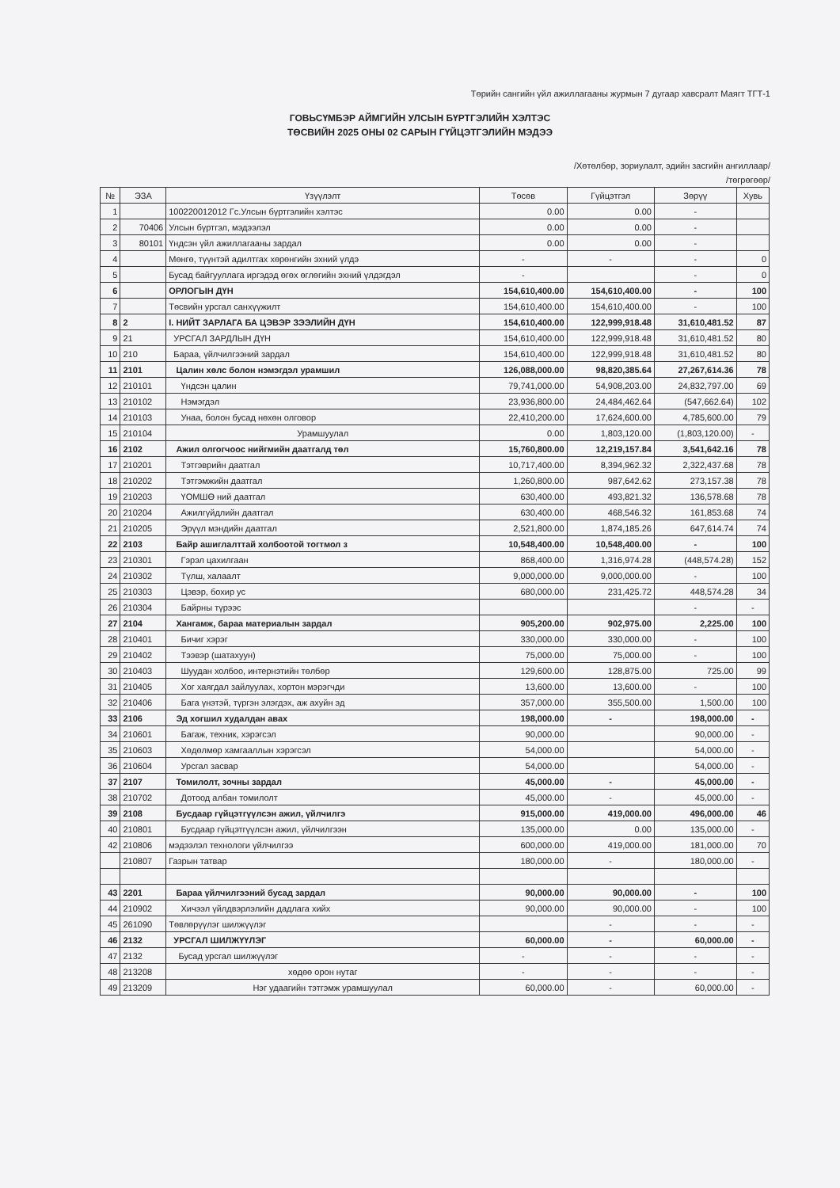Төрийн сангийн үйл ажиллагааны журмын 7 дугаар хавсралт Маягт ТГТ-1
ГОВЬСҮМБЭР АЙМГИЙН УЛСЫН БҮРТГЭЛИЙН ХЭЛТЭС
ТӨСВИЙН 2025 ОНЫ 02 САРЫН ГҮЙЦЭТГЭЛИЙН МЭДЭЭ
/Хөтөлбөр, зориулалт, эдийн засгийн ангиллаар/
/төгрөгөөр/
| № | ЭЗА | Үзүүлэлт | Төсөв | Гүйцэтгэл | Зөрүү | Хувь |
| --- | --- | --- | --- | --- | --- | --- |
| 1 | | 100220012012 Гс.Улсын бүртгэлийн хэлтэс | 0.00 | 0.00 | - | |
| 2 | 70406 | Улсын бүртгэл, мэдээлэл | 0.00 | 0.00 | - | |
| 3 | 80101 | Үндсэн үйл ажиллагааны зардал | 0.00 | 0.00 | - | |
| 4 | | Мөнгө, түүнтэй адилтгах хөрөнгийн эхний үлдэ | - | - | - | 0 |
| 5 | | Бусад байгууллага иргэдэд өгөх өглөгийн эхний үлдэгдэл | - | | - | 0 |
| 6 | | ОРЛОГЫН ДҮН | 154,610,400.00 | 154,610,400.00 | - | 100 |
| 7 | | Төсвийн урсгал санхүүжилт | 154,610,400.00 | 154,610,400.00 | - | 100 |
| 8 | 2 | I. НИЙТ ЗАРЛАГА БА ЦЭВЭР ЗЭЭЛИЙН ДҮН | 154,610,400.00 | 122,999,918.48 | 31,610,481.52 | 87 |
| 9 | 21 | УРСГАЛ ЗАРДЛЫН ДҮН | 154,610,400.00 | 122,999,918.48 | 31,610,481.52 | 80 |
| 10 | 210 | Бараа, үйлчилгээний зардал | 154,610,400.00 | 122,999,918.48 | 31,610,481.52 | 80 |
| 11 | 2101 | Цалин хөлс болон нэмэгдэл урамшил | 126,088,000.00 | 98,820,385.64 | 27,267,614.36 | 78 |
| 12 | 210101 | Үндсэн цалин | 79,741,000.00 | 54,908,203.00 | 24,832,797.00 | 69 |
| 13 | 210102 | Нэмэгдэл | 23,936,800.00 | 24,484,462.64 | (547,662.64) | 102 |
| 14 | 210103 | Унаа, болон бусад нөхөн олговор | 22,410,200.00 | 17,624,600.00 | 4,785,600.00 | 79 |
| 15 | 210104 | Урамшуулал | 0.00 | 1,803,120.00 | (1,803,120.00) | - |
| 16 | 2102 | Ажил олгогчоос нийгмийн даатгалд төл | 15,760,800.00 | 12,219,157.84 | 3,541,642.16 | 78 |
| 17 | 210201 | Тэтгэврийн даатгал | 10,717,400.00 | 8,394,962.32 | 2,322,437.68 | 78 |
| 18 | 210202 | Тэтгэмжийн даатгал | 1,260,800.00 | 987,642.62 | 273,157.38 | 78 |
| 19 | 210203 | ҮОМШӨ ний даатгал | 630,400.00 | 493,821.32 | 136,578.68 | 78 |
| 20 | 210204 | Ажилгүйдлийн даатгал | 630,400.00 | 468,546.32 | 161,853.68 | 74 |
| 21 | 210205 | Эрүүл мэндийн даатгал | 2,521,800.00 | 1,874,185.26 | 647,614.74 | 74 |
| 22 | 2103 | Байр ашиглалттай холбоотой тогтмол з | 10,548,400.00 | 10,548,400.00 | - | 100 |
| 23 | 210301 | Гэрэл цахилгаан | 868,400.00 | 1,316,974.28 | (448,574.28) | 152 |
| 24 | 210302 | Түлш, халаалт | 9,000,000.00 | 9,000,000.00 | - | 100 |
| 25 | 210303 | Цэвэр, бохир ус | 680,000.00 | 231,425.72 | 448,574.28 | 34 |
| 26 | 210304 | Байрны түрээс | | | - | - |
| 27 | 2104 | Хангамж, бараа материалын зардал | 905,200.00 | 902,975.00 | 2,225.00 | 100 |
| 28 | 210401 | Бичиг хэрэг | 330,000.00 | 330,000.00 | - | 100 |
| 29 | 210402 | Тээвэр (шатахуун) | 75,000.00 | 75,000.00 | - | 100 |
| 30 | 210403 | Шуудан холбоо, интернэтийн төлбөр | 129,600.00 | 128,875.00 | 725.00 | 99 |
| 31 | 210405 | Хог хаягдал зайлуулах, хортон мэрэгчди | 13,600.00 | 13,600.00 | - | 100 |
| 32 | 210406 | Бага үнэтэй, түргэн элэгдэх, аж ахуйн эд | 357,000.00 | 355,500.00 | 1,500.00 | 100 |
| 33 | 2106 | Эд хогшил худалдан авах | 198,000.00 | - | 198,000.00 | - |
| 34 | 210601 | Багаж, техник, хэрэгсэл | 90,000.00 | | 90,000.00 | - |
| 35 | 210603 | Хөдөлмөр хамгааллын хэрэгсэл | 54,000.00 | | 54,000.00 | - |
| 36 | 210604 | Урсгал засвар | 54,000.00 | | 54,000.00 | - |
| 37 | 2107 | Томилолт, зочны зардал | 45,000.00 | - | 45,000.00 | - |
| 38 | 210702 | Дотоод албан томилолт | 45,000.00 | - | 45,000.00 | - |
| 39 | 2108 | Бусдаар гүйцэтгүүлсэн ажил, үйлчилгэ | 915,000.00 | 419,000.00 | 496,000.00 | 46 |
| 40 | 210801 | Бусдаар гүйцэтгүүлсэн ажил, үйлчилгээн | 135,000.00 | 0.00 | 135,000.00 | - |
| 42 | 210806 | мэдээлэл технологи үйлчилгээ | 600,000.00 | 419,000.00 | 181,000.00 | 70 |
| | 210807 | Газрын татвар | 180,000.00 | - | 180,000.00 | - |
| 43 | 2201 | Бараа үйлчилгээний бусад зардал | 90,000.00 | 90,000.00 | - | 100 |
| 44 | 210902 | Хичээл үйлдвэрлэлийн дадлага хийх | 90,000.00 | 90,000.00 | - | 100 |
| 45 | 261090 | Төвлөрүүлэг шилжүүлэг | | - | - | - |
| 46 | 2132 | УРСГАЛ ШИЛЖҮҮЛЭГ | 60,000.00 | - | 60,000.00 | - |
| 47 | 2132 | Бусад урсгал шилжүүлэг | - | - | - | - |
| 48 | 213208 | хөдөө орон нутаг | - | - | - | - |
| 49 | 213209 | Нэг удаагийн тэтгэмж урамшуулал | 60,000.00 | - | 60,000.00 | - |